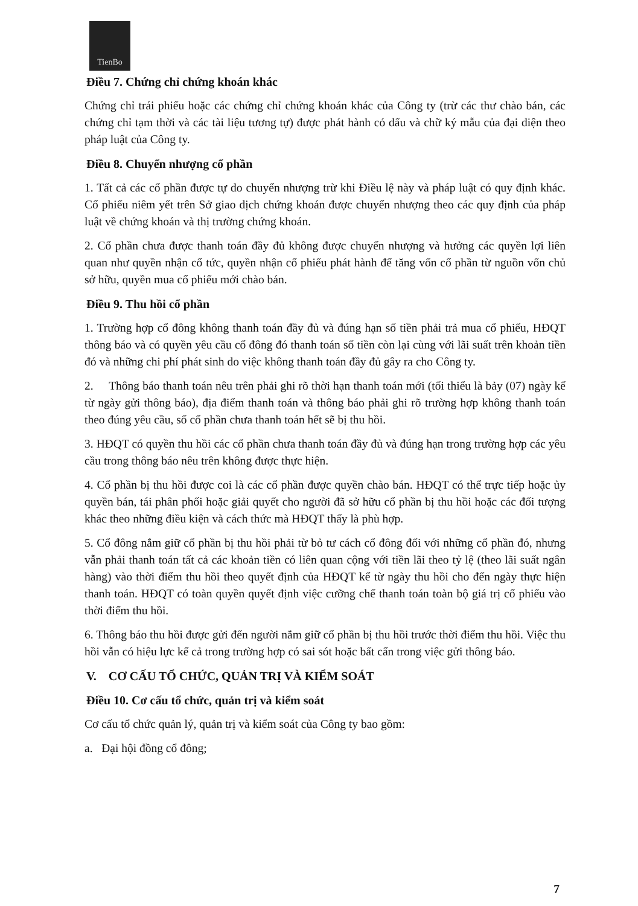TienBo
Điều 7. Chứng chỉ chứng khoán khác
Chứng chỉ trái phiếu hoặc các chứng chỉ chứng khoán khác của Công ty (trừ các thư chào bán, các chứng chỉ tạm thời và các tài liệu tương tự) được phát hành có dấu và chữ ký mẫu của đại diện theo pháp luật của Công ty.
Điều 8. Chuyển nhượng cổ phần
1. Tất cả các cổ phần được tự do chuyển nhượng trừ khi Điều lệ này và pháp luật có quy định khác. Cổ phiếu niêm yết trên Sở giao dịch chứng khoán được chuyển nhượng theo các quy định của pháp luật về chứng khoán và thị trường chứng khoán.
2. Cổ phần chưa được thanh toán đầy đủ không được chuyển nhượng và hưởng các quyền lợi liên quan như quyền nhận cổ tức, quyền nhận cổ phiếu phát hành để tăng vốn cổ phần từ nguồn vốn chủ sở hữu, quyền mua cổ phiếu mới chào bán.
Điều 9. Thu hồi cổ phần
1. Trường hợp cổ đông không thanh toán đầy đủ và đúng hạn số tiền phải trả mua cổ phiếu, HĐQT thông báo và có quyền yêu cầu cổ đông đó thanh toán số tiền còn lại cùng với lãi suất trên khoản tiền đó và những chi phí phát sinh do việc không thanh toán đầy đủ gây ra cho Công ty.
2. Thông báo thanh toán nêu trên phải ghi rõ thời hạn thanh toán mới (tối thiểu là bảy (07) ngày kể từ ngày gửi thông báo), địa điểm thanh toán và thông báo phải ghi rõ trường hợp không thanh toán theo đúng yêu cầu, số cổ phần chưa thanh toán hết sẽ bị thu hồi.
3. HĐQT có quyền thu hồi các cổ phần chưa thanh toán đầy đủ và đúng hạn trong trường hợp các yêu cầu trong thông báo nêu trên không được thực hiện.
4. Cổ phần bị thu hồi được coi là các cổ phần được quyền chào bán. HĐQT có thể trực tiếp hoặc ủy quyền bán, tái phân phối hoặc giải quyết cho người đã sở hữu cổ phần bị thu hồi hoặc các đối tượng khác theo những điều kiện và cách thức mà HĐQT thấy là phù hợp.
5. Cổ đông nắm giữ cổ phần bị thu hồi phải từ bỏ tư cách cổ đông đối với những cổ phần đó, nhưng vẫn phải thanh toán tất cả các khoản tiền có liên quan cộng với tiền lãi theo tỷ lệ (theo lãi suất ngân hàng) vào thời điểm thu hồi theo quyết định của HĐQT kể từ ngày thu hồi cho đến ngày thực hiện thanh toán. HĐQT có toàn quyền quyết định việc cưỡng chế thanh toán toàn bộ giá trị cổ phiếu vào thời điểm thu hồi.
6. Thông báo thu hồi được gửi đến người nắm giữ cổ phần bị thu hồi trước thời điểm thu hồi. Việc thu hồi vẫn có hiệu lực kể cả trong trường hợp có sai sót hoặc bất cẩn trong việc gửi thông báo.
V. CƠ CẤU TỔ CHỨC, QUẢN TRỊ VÀ KIỂM SOÁT
Điều 10. Cơ cấu tổ chức, quản trị và kiểm soát
Cơ cấu tổ chức quản lý, quản trị và kiểm soát của Công ty bao gồm:
a. Đại hội đồng cổ đông;
7